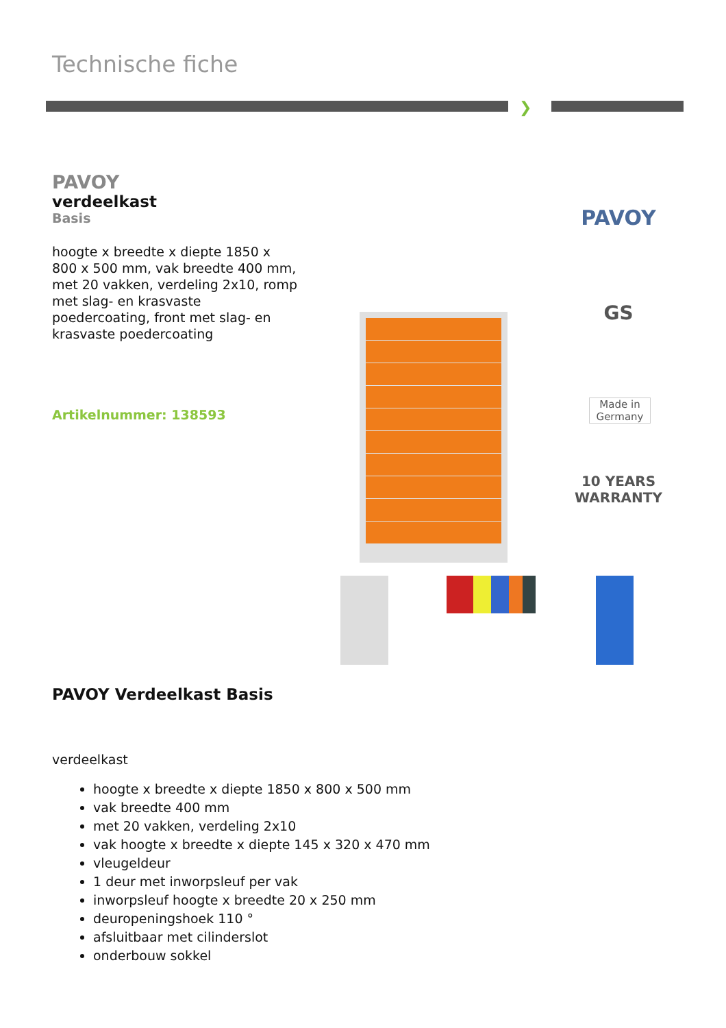Technische fiche
❯
PAVOY
verdeelkast
Basis
hoogte x breedte x diepte 1850 x 800 x 500 mm, vak breedte 400 mm, met 20 vakken, verdeling 2x10, romp met slag- en krasvaste poedercoating, front met slag- en krasvaste poedercoating
Artikelnummer: 138593
PAVOY
GS
Made in Germany
10 YEARS WARRANTY
PAVOY Verdeelkast Basis
verdeelkast
hoogte x breedte x diepte 1850 x 800 x 500 mm
vak breedte 400 mm
met 20 vakken, verdeling 2x10
vak hoogte x breedte x diepte 145 x 320 x 470 mm
vleugeldeur
1 deur met inworpsleuf per vak
inworpsleuf hoogte x breedte 20 x 250 mm
deuropeningshoek 110 °
afsluitbaar met cilinderslot
onderbouw sokkel